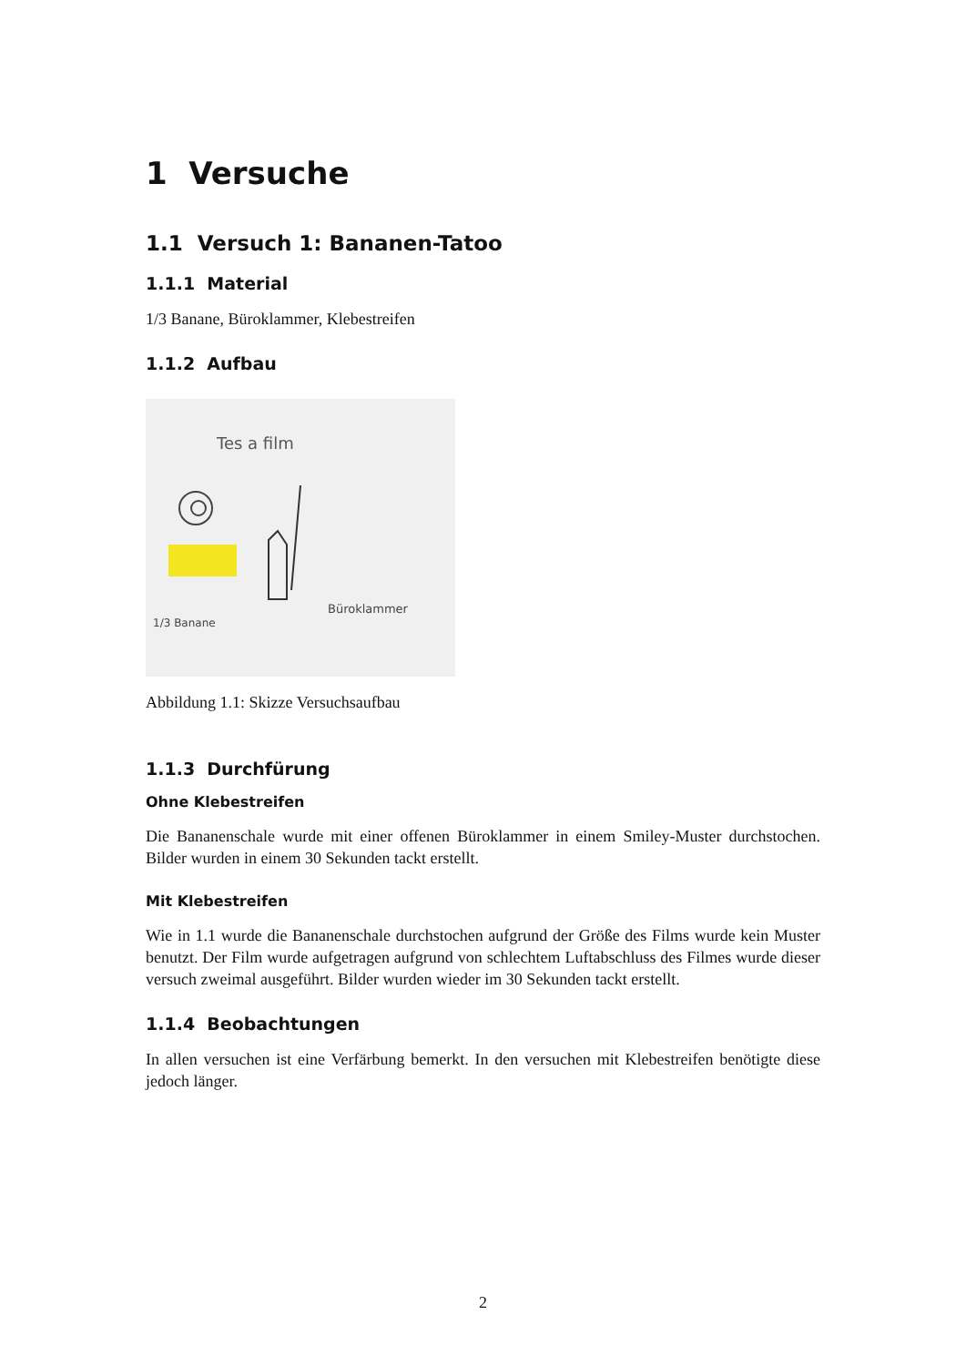1 Versuche
1.1 Versuch 1: Bananen-Tatoo
1.1.1 Material
1/3 Banane, Büroklammer, Klebestreifen
1.1.2 Aufbau
Tes a film
1/3 Banane
Büroklammer
Abbildung 1.1: Skizze Versuchsaufbau
1.1.3 Durchfürung
Ohne Klebestreifen
Die Bananenschale wurde mit einer offenen Büroklammer in einem Smiley-Muster durchstochen. Bilder wurden in einem 30 Sekunden tackt erstellt.
Mit Klebestreifen
Wie in 1.1 wurde die Bananenschale durchstochen aufgrund der Größe des Films wurde kein Muster benutzt. Der Film wurde aufgetragen aufgrund von schlechtem Luftabschluss des Filmes wurde dieser versuch zweimal ausgeführt. Bilder wurden wieder im 30 Sekunden tackt erstellt.
1.1.4 Beobachtungen
In allen versuchen ist eine Verfärbung bemerkt. In den versuchen mit Klebestreifen benötigte diese jedoch länger.
2